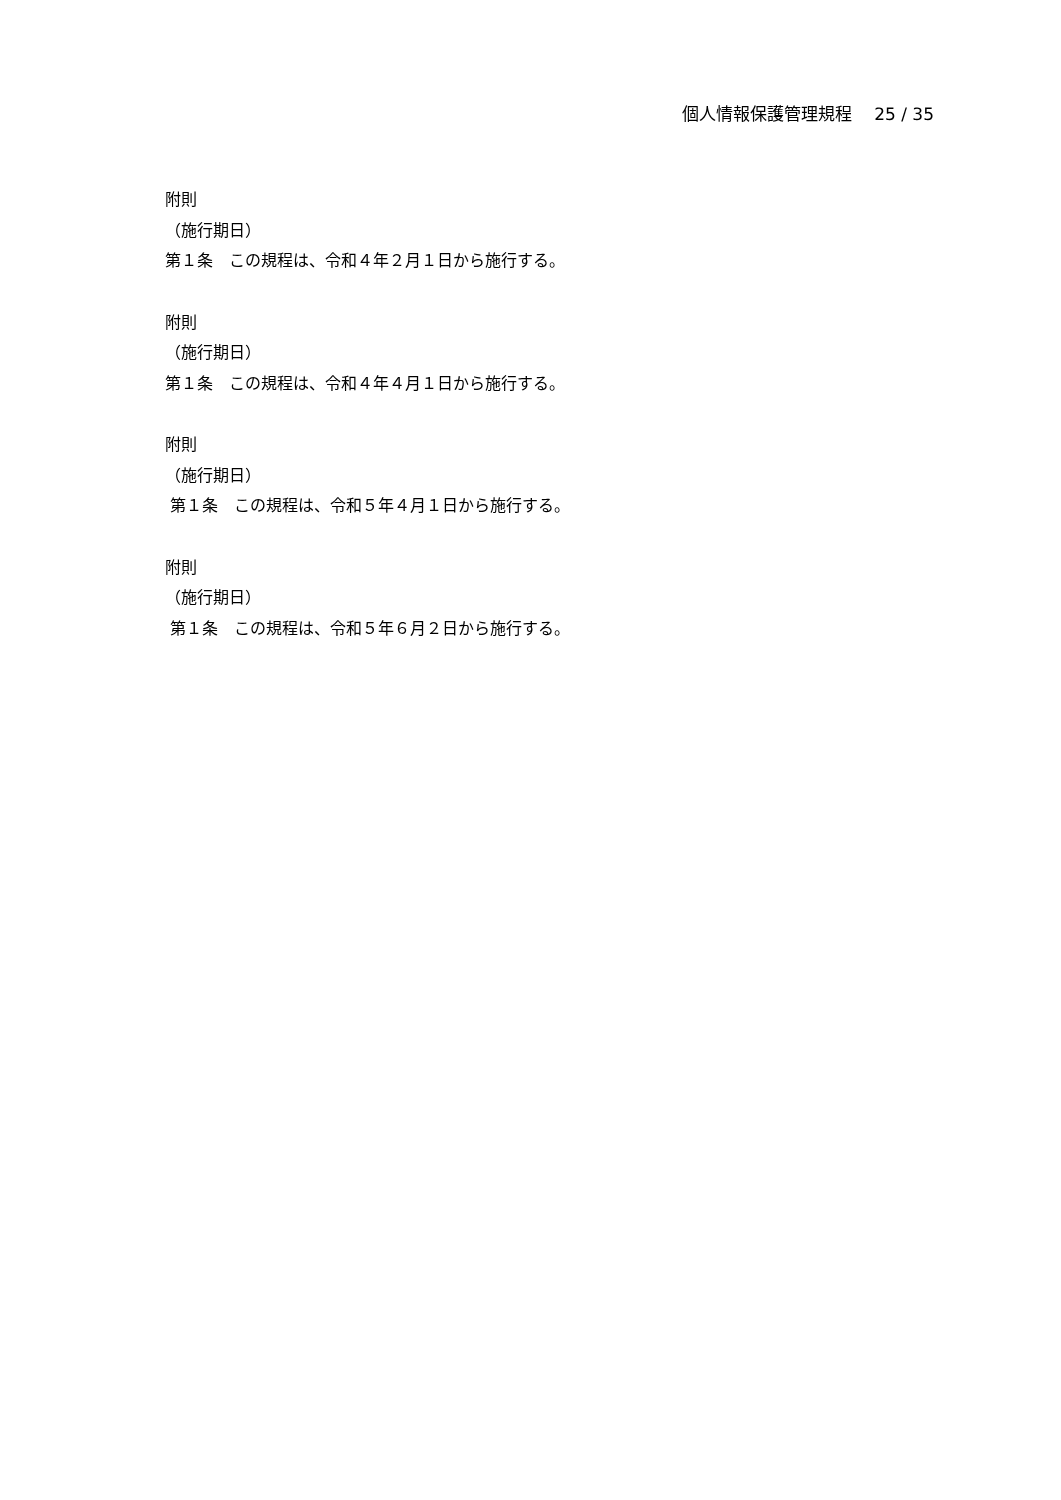個人情報保護管理規程　 25 / 35
附則
（施行期日）
第１条　この規程は、令和４年２月１日から施行する。
附則
（施行期日）
第１条　この規程は、令和４年４月１日から施行する。
附則
（施行期日）
第１条　この規程は、令和５年４月１日から施行する。
附則
（施行期日）
第１条　この規程は、令和５年６月２日から施行する。